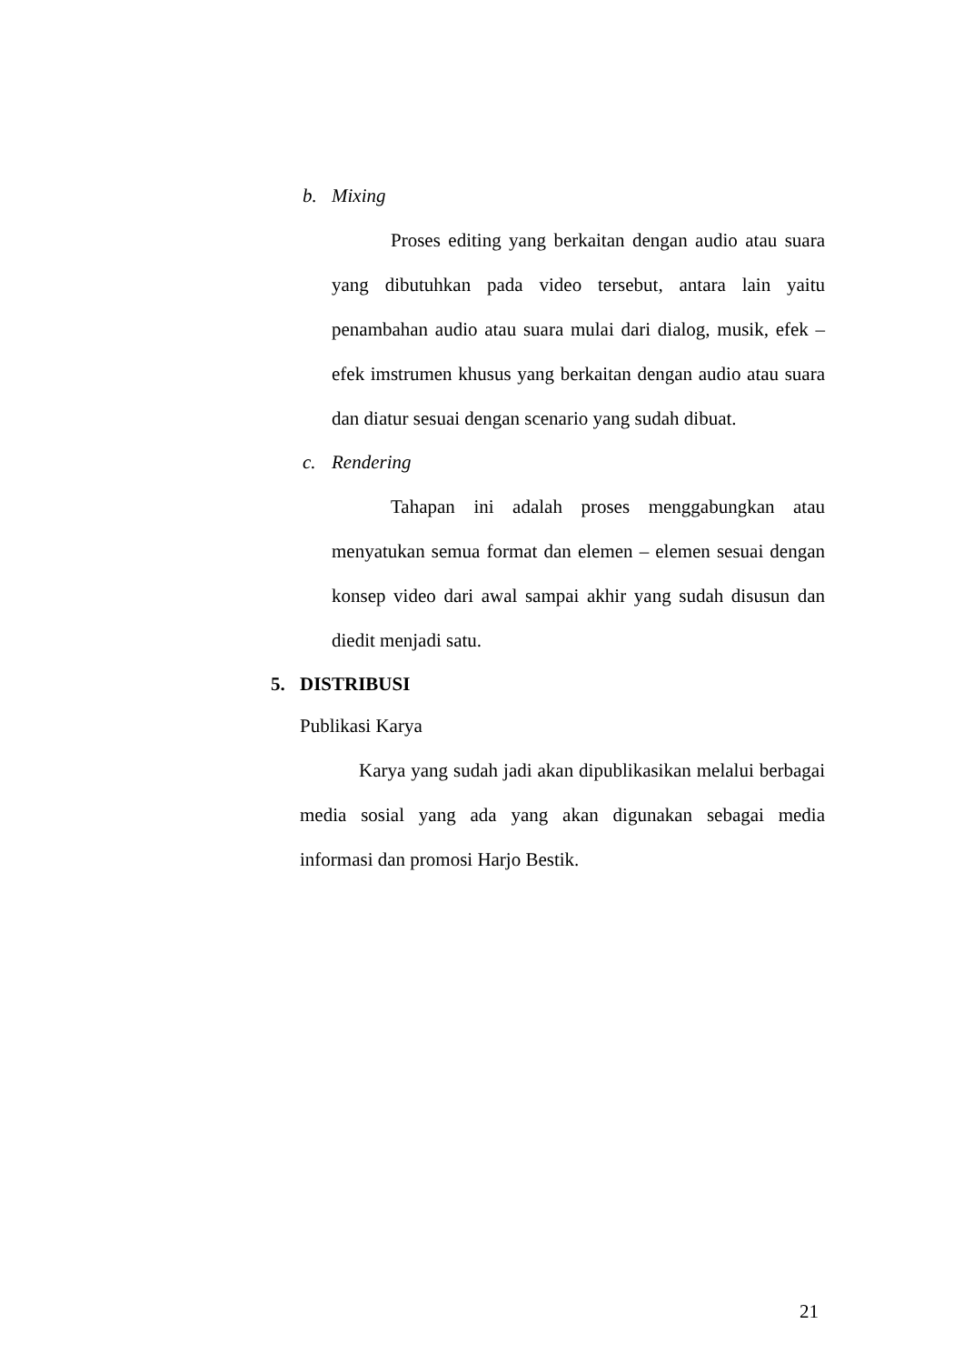b. Mixing
Proses editing yang berkaitan dengan audio atau suara yang dibutuhkan pada video tersebut, antara lain yaitu penambahan audio atau suara mulai dari dialog, musik, efek – efek imstrumen khusus yang berkaitan dengan audio atau suara dan diatur sesuai dengan scenario yang sudah dibuat.
c. Rendering
Tahapan ini adalah proses menggabungkan atau menyatukan semua format dan elemen – elemen sesuai dengan konsep video dari awal sampai akhir yang sudah disusun dan diedit menjadi satu.
5. DISTRIBUSI
Publikasi Karya
Karya yang sudah jadi akan dipublikasikan melalui berbagai media sosial yang ada yang akan digunakan sebagai media informasi dan promosi Harjo Bestik.
21